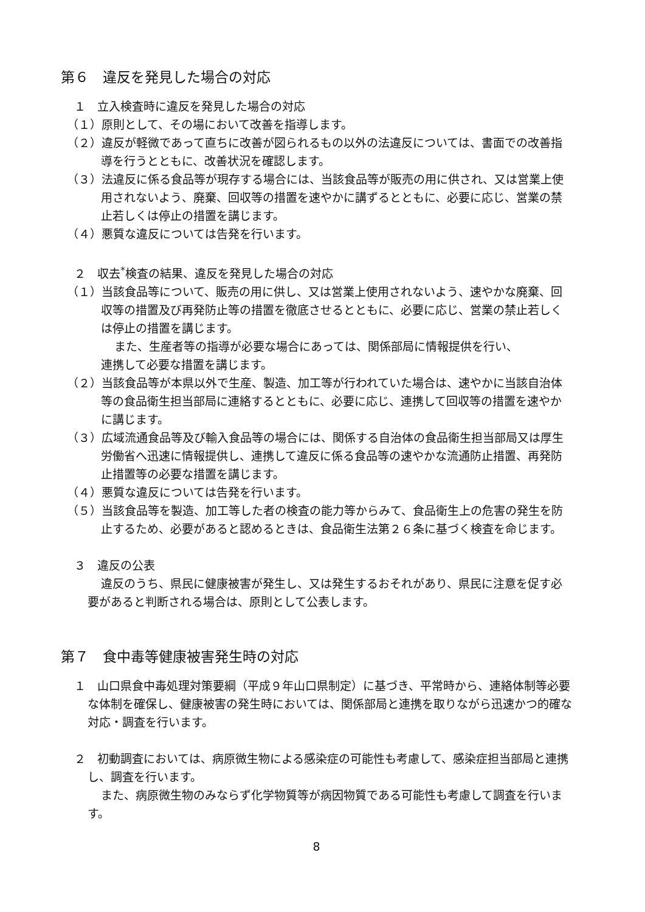第６　違反を発見した場合の対応
１　立入検査時に違反を発見した場合の対応
（１）原則として、その場において改善を指導します。
（２）違反が軽微であって直ちに改善が図られるもの以外の法違反については、書面での改善指導を行うとともに、改善状況を確認します。
（３）法違反に係る食品等が現存する場合には、当該食品等が販売の用に供され、又は営業上使用されないよう、廃棄、回収等の措置を速やかに講ずるとともに、必要に応じ、営業の禁止若しくは停止の措置を講じます。
（４）悪質な違反については告発を行います。
２　収去<sup>*</sup>検査の結果、違反を発見した場合の対応
（１）当該食品等について、販売の用に供し、又は営業上使用されないよう、速やかな廃棄、回収等の措置及び再発防止等の措置を徹底させるとともに、必要に応じ、営業の禁止若しくは停止の措置を講じます。
また、生産者等の指導が必要な場合にあっては、関係部局に情報提供を行い、
連携して必要な措置を講じます。
（２）当該食品等が本県以外で生産、製造、加工等が行われていた場合は、速やかに当該自治体等の食品衛生担当部局に連絡するとともに、必要に応じ、連携して回収等の措置を速やかに講じます。
（３）広域流通食品等及び輸入食品等の場合には、関係する自治体の食品衛生担当部局又は厚生労働省へ迅速に情報提供し、連携して違反に係る食品等の速やかな流通防止措置、再発防止措置等の必要な措置を講じます。
（４）悪質な違反については告発を行います。
（５）当該食品等を製造、加工等した者の検査の能力等からみて、食品衛生上の危害の発生を防止するため、必要があると認めるときは、食品衛生法第２６条に基づく検査を命じます。
３　違反の公表
違反のうち、県民に健康被害が発生し、又は発生するおそれがあり、県民に注意を促す必要があると判断される場合は、原則として公表します。
第７　食中毒等健康被害発生時の対応
１　山口県食中毒処理対策要綱（平成９年山口県制定）に基づき、平常時から、連絡体制等必要な体制を確保し、健康被害の発生時においては、関係部局と連携を取りながら迅速かつ的確な対応・調査を行います。
２　初動調査においては、病原微生物による感染症の可能性も考慮して、感染症担当部局と連携し、調査を行います。
また、病原微生物のみならず化学物質等が病因物質である可能性も考慮して調査を行います。
8